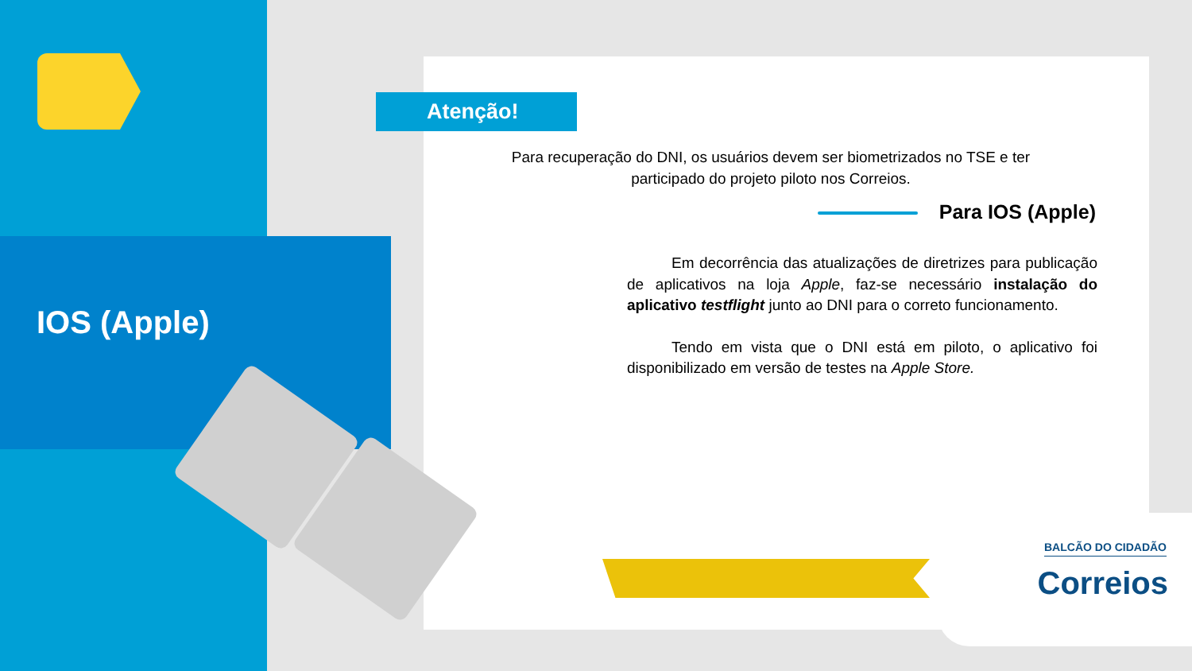IOS (Apple)
Atenção!
Para recuperação do DNI, os usuários devem ser biometrizados no TSE e ter participado do projeto piloto nos Correios.
Para IOS (Apple)
Em decorrência das atualizações de diretrizes para publicação de aplicativos na loja Apple, faz-se necessário instalação do aplicativo testflight junto ao DNI para o correto funcionamento.
Tendo em vista que o DNI está em piloto, o aplicativo foi disponibilizado em versão de testes na Apple Store.
BALCÃO DO CIDADÃO
Correios